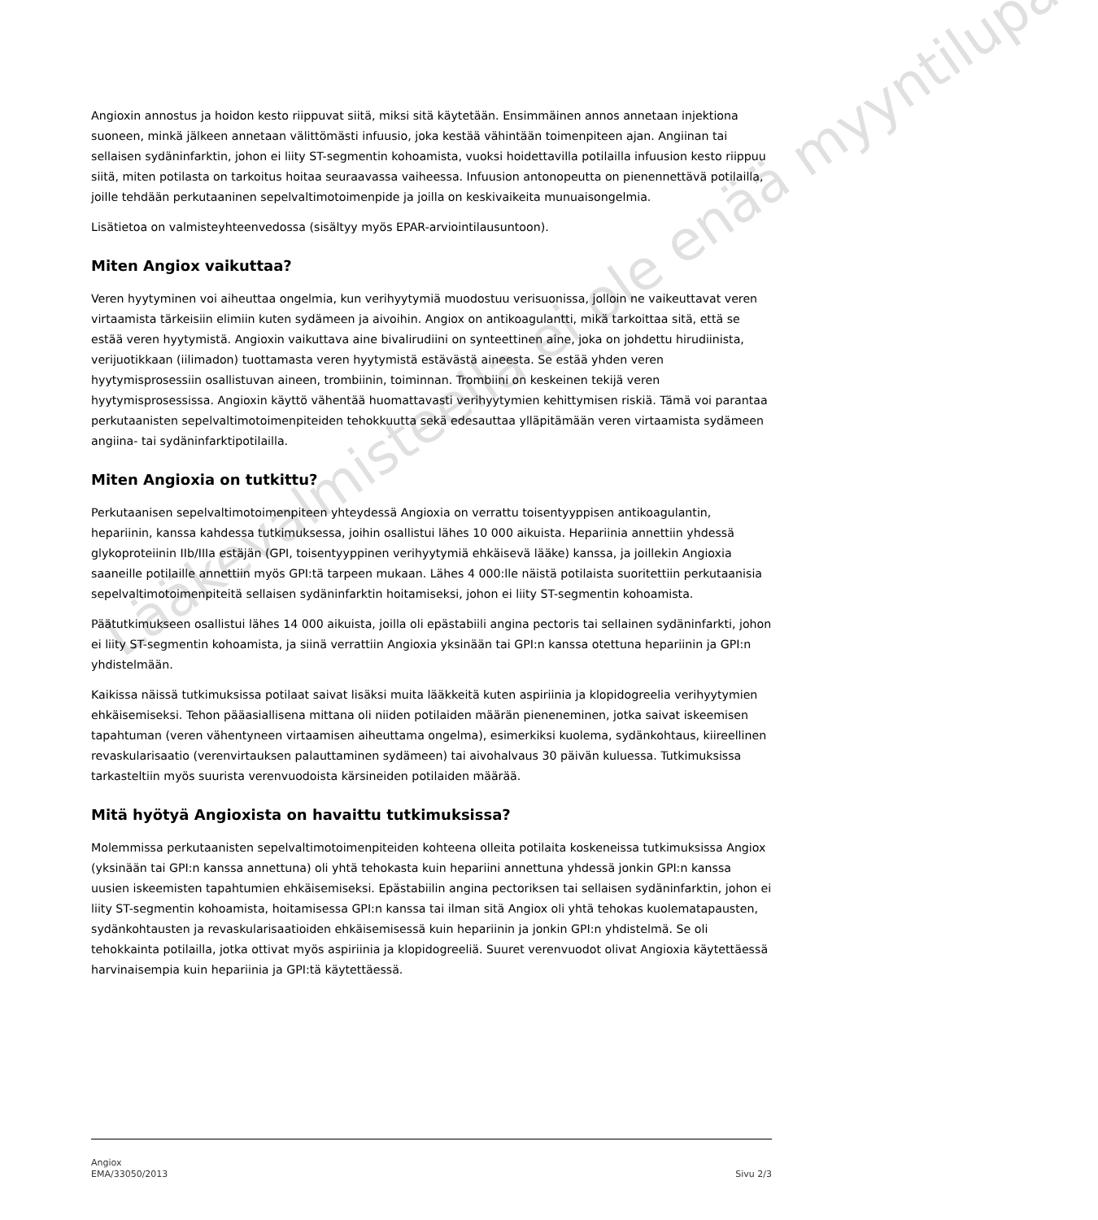Angioxin annostus ja hoidon kesto riippuvat siitä, miksi sitä käytetään. Ensimmäinen annos annetaan injektiona suoneen, minkä jälkeen annetaan välittömästi infuusio, joka kestää vähintään toimenpiteen ajan. Angiinan tai sellaisen sydäninfarktin, johon ei liity ST-segmentin kohoamista, vuoksi hoidettavilla potilailla infuusion kesto riippuu siitä, miten potilasta on tarkoitus hoitaa seuraavassa vaiheessa. Infuusion antonopeutta on pienennettävä potilailla, joille tehdään perkutaaninen sepelvaltimotoimenpide ja joilla on keskivaikeita munuaisongelmia.
Lisätietoa on valmisteyhteenvedossa (sisältyy myös EPAR-arviointilausuntoon).
Miten Angiox vaikuttaa?
Veren hyytyminen voi aiheuttaa ongelmia, kun verihyytymiä muodostuu verisuonissa, jolloin ne vaikeuttavat veren virtaamista tärkeisiin elimiin kuten sydämeen ja aivoihin. Angiox on antikoagulantti, mikä tarkoittaa sitä, että se estää veren hyytymistä. Angioxin vaikuttava aine bivalirudiini on synteettinen aine, joka on johdettu hirudiinista, verijuotikkaan (iilimadon) tuottamasta veren hyytymistä estävästä aineesta. Se estää yhden veren hyytymisprosessiin osallistuvan aineen, trombiinin, toiminnan. Trombiini on keskeinen tekijä veren hyytymisprosessissa. Angioxin käyttö vähentää huomattavasti verihyytymien kehittymisen riskiä. Tämä voi parantaa perkutaanisten sepelvaltimotoimenpiteiden tehokkuutta sekä edesauttaa ylläpitämään veren virtaamista sydämeen angiina- tai sydäninfarktipotilailla.
Miten Angioxia on tutkittu?
Perkutaanisen sepelvaltimotoimenpiteen yhteydessä Angioxia on verrattu toisentyyppisen antikoagulantin, hepariinin, kanssa kahdessa tutkimuksessa, joihin osallistui lähes 10 000 aikuista. Hepariinia annettiin yhdessä glykoproteiinin IIb/IIIa estäjän (GPI, toisentyyppinen verihyytymiä ehkäisevä lääke) kanssa, ja joillekin Angioxia saaneille potilaille annettiin myös GPI:tä tarpeen mukaan. Lähes 4 000:lle näistä potilaista suoritettiin perkutaanisia sepelvaltimotoimenpiteitä sellaisen sydäninfarktin hoitamiseksi, johon ei liity ST-segmentin kohoamista.
Päätutkimukseen osallistui lähes 14 000 aikuista, joilla oli epästabiili angina pectoris tai sellainen sydäninfarkti, johon ei liity ST-segmentin kohoamista, ja siinä verrattiin Angioxia yksinään tai GPI:n kanssa otettuna hepariinin ja GPI:n yhdistelmään.
Kaikissa näissä tutkimuksissa potilaat saivat lisäksi muita lääkkeitä kuten aspiriinia ja klopidogreelia verihyytymien ehkäisemiseksi. Tehon pääasiallisena mittana oli niiden potilaiden määrän pieneneminen, jotka saivat iskeemisen tapahtuman (veren vähentyneen virtaamisen aiheuttama ongelma), esimerkiksi kuolema, sydänkohtaus, kiireellinen revaskularisaatio (verenvirtauksen palauttaminen sydämeen) tai aivohalvaus 30 päivän kuluessa. Tutkimuksissa tarkasteltiin myös suurista verenvuodoista kärsineiden potilaiden määrää.
Mitä hyötyä Angioxista on havaittu tutkimuksissa?
Molemmissa perkutaanisten sepelvaltimotoimenpiteiden kohteena olleita potilaita koskeneissa tutkimuksissa Angiox (yksinään tai GPI:n kanssa annettuna) oli yhtä tehokasta kuin hepariini annettuna yhdessä jonkin GPI:n kanssa uusien iskeemisten tapahtumien ehkäisemiseksi. Epästabiilin angina pectoriksen tai sellaisen sydäninfarktin, johon ei liity ST-segmentin kohoamista, hoitamisessa GPI:n kanssa tai ilman sitä Angiox oli yhtä tehokas kuolematapausten, sydänkohtausten ja revaskularisaatioiden ehkäisemisessä kuin hepariinin ja jonkin GPI:n yhdistelmä. Se oli tehokkainta potilailla, jotka ottivat myös aspiriinia ja klopidogreeliä. Suuret verenvuodot olivat Angioxia käytettäessä harvinaisempia kuin hepariinia ja GPI:tä käytettäessä.
Angiox
EMA/33050/2013
Sivu 2/3
Lääkevalmisteella ei ole enää myyntilupaa